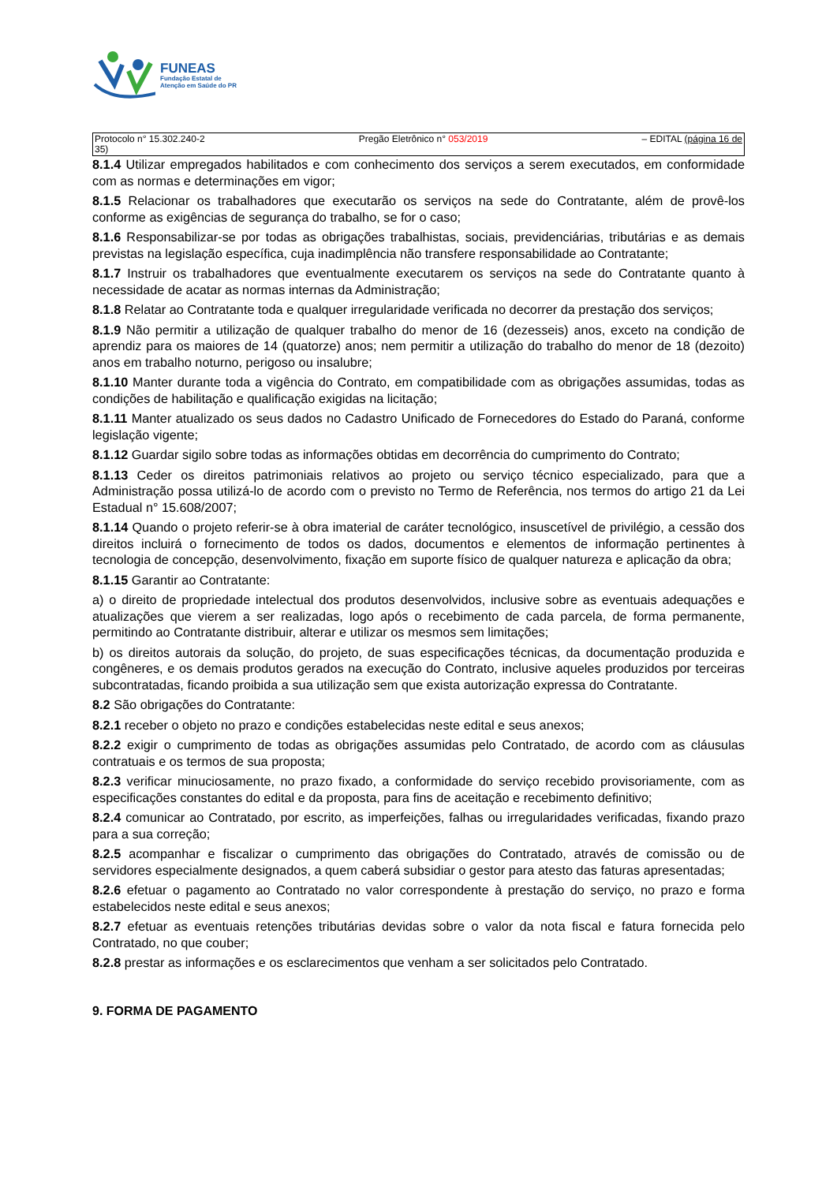FUNEAS
Fundação Estatal de
Atenção em Saúde do PR
Protocolo n° 15.302.240-2
35) Pregão Eletrônico n° 053/2019 – EDITAL (página 16 de
8.1.4 Utilizar empregados habilitados e com conhecimento dos serviços a serem executados, em conformidade com as normas e determinações em vigor;
8.1.5 Relacionar os trabalhadores que executarão os serviços na sede do Contratante, além de provê-los conforme as exigências de segurança do trabalho, se for o caso;
8.1.6 Responsabilizar-se por todas as obrigações trabalhistas, sociais, previdenciárias, tributárias e as demais previstas na legislação específica, cuja inadimplência não transfere responsabilidade ao Contratante;
8.1.7 Instruir os trabalhadores que eventualmente executarem os serviços na sede do Contratante quanto à necessidade de acatar as normas internas da Administração;
8.1.8 Relatar ao Contratante toda e qualquer irregularidade verificada no decorrer da prestação dos serviços;
8.1.9 Não permitir a utilização de qualquer trabalho do menor de 16 (dezesseis) anos, exceto na condição de aprendiz para os maiores de 14 (quatorze) anos; nem permitir a utilização do trabalho do menor de 18 (dezoito) anos em trabalho noturno, perigoso ou insalubre;
8.1.10 Manter durante toda a vigência do Contrato, em compatibilidade com as obrigações assumidas, todas as condições de habilitação e qualificação exigidas na licitação;
8.1.11 Manter atualizado os seus dados no Cadastro Unificado de Fornecedores do Estado do Paraná, conforme legislação vigente;
8.1.12 Guardar sigilo sobre todas as informações obtidas em decorrência do cumprimento do Contrato;
8.1.13 Ceder os direitos patrimoniais relativos ao projeto ou serviço técnico especializado, para que a Administração possa utilizá-lo de acordo com o previsto no Termo de Referência, nos termos do artigo 21 da Lei Estadual n° 15.608/2007;
8.1.14 Quando o projeto referir-se à obra imaterial de caráter tecnológico, insuscetível de privilégio, a cessão dos direitos incluirá o fornecimento de todos os dados, documentos e elementos de informação pertinentes à tecnologia de concepção, desenvolvimento, fixação em suporte físico de qualquer natureza e aplicação da obra;
8.1.15 Garantir ao Contratante:
a) o direito de propriedade intelectual dos produtos desenvolvidos, inclusive sobre as eventuais adequações e atualizações que vierem a ser realizadas, logo após o recebimento de cada parcela, de forma permanente, permitindo ao Contratante distribuir, alterar e utilizar os mesmos sem limitações;
b) os direitos autorais da solução, do projeto, de suas especificações técnicas, da documentação produzida e congêneres, e os demais produtos gerados na execução do Contrato, inclusive aqueles produzidos por terceiras subcontratadas, ficando proibida a sua utilização sem que exista autorização expressa do Contratante.
8.2 São obrigações do Contratante:
8.2.1 receber o objeto no prazo e condições estabelecidas neste edital e seus anexos;
8.2.2 exigir o cumprimento de todas as obrigações assumidas pelo Contratado, de acordo com as cláusulas contratuais e os termos de sua proposta;
8.2.3 verificar minuciosamente, no prazo fixado, a conformidade do serviço recebido provisoriamente, com as especificações constantes do edital e da proposta, para fins de aceitação e recebimento definitivo;
8.2.4 comunicar ao Contratado, por escrito, as imperfeições, falhas ou irregularidades verificadas, fixando prazo para a sua correção;
8.2.5 acompanhar e fiscalizar o cumprimento das obrigações do Contratado, através de comissão ou de servidores especialmente designados, a quem caberá subsidiar o gestor para atesto das faturas apresentadas;
8.2.6 efetuar o pagamento ao Contratado no valor correspondente à prestação do serviço, no prazo e forma estabelecidos neste edital e seus anexos;
8.2.7 efetuar as eventuais retenções tributárias devidas sobre o valor da nota fiscal e fatura fornecida pelo Contratado, no que couber;
8.2.8 prestar as informações e os esclarecimentos que venham a ser solicitados pelo Contratado.
9. FORMA DE PAGAMENTO